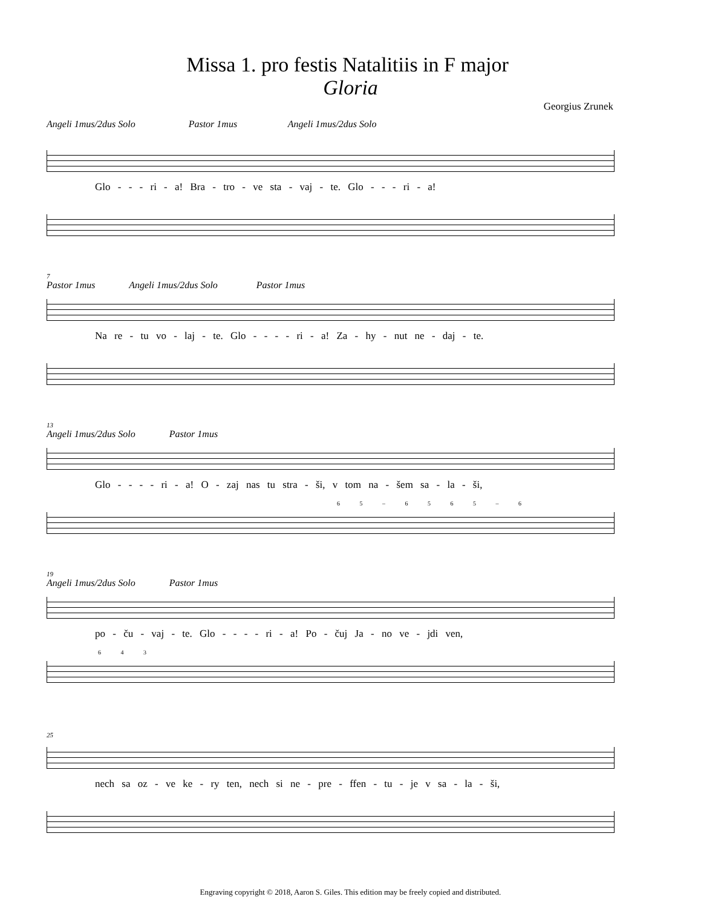Missa 1. pro festis Natalitiis in F major
Gloria
Georgius Zrunek
Angeli 1mus/2dus Solo Pastor 1mus Angeli 1mus/2dus Solo
Glo - - - ri - a! Bra - tro - ve sta - vaj - te. Glo - - - ri - a!
7
Pastor 1mus Angeli 1mus/2dus Solo Pastor 1mus
Na re - tu vo - laj - te. Glo - - - - ri - a! Za - hy - nut ne - daj - te.
13
Angeli 1mus/2dus Solo Pastor 1mus
Glo - - - - ri - a! O - zaj nas tu stra - ši, v tom na - šem sa - la - ši,
6 5 – 6 5 6 5 – 6
19
Angeli 1mus/2dus Solo Pastor 1mus
po - ču - vaj - te. Glo - - - - ri - a! Po - čuj Ja - no ve - jdi ven,
6 4 3
25
nech sa oz - ve ke - ry ten, nech si ne - pre - ffen - tu - je v sa - la - ši,
Engraving copyright © 2018, Aaron S. Giles. This edition may be freely copied and distributed.